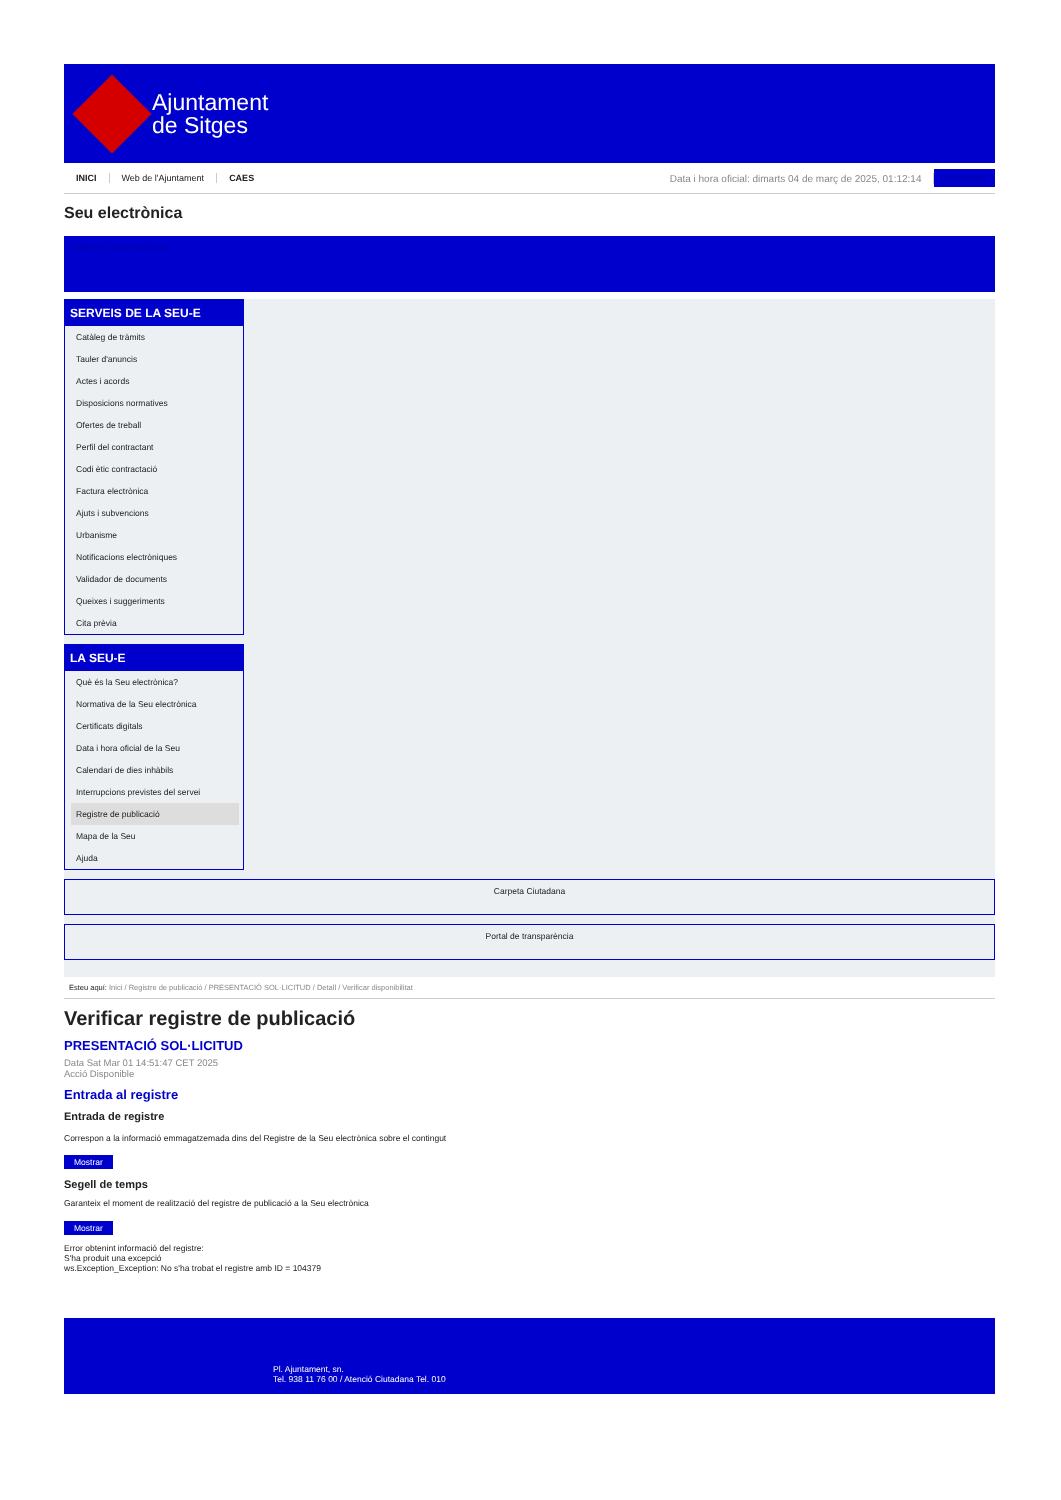Ajuntament
de Sitges
INICI Web de l'Ajuntament CAES Data i hora oficial: dimarts 04 de març de 2025, 01:12:14 Sincronitza
Seu electrònica
Obtenir còpia autèntica
SERVEIS DE LA SEU-E
Catàleg de tràmits
Tauler d'anuncis
Actes i acords
Disposicions normatives
Ofertes de treball
Perfil del contractant
Codi ètic contractació
Factura electrònica
Ajuts i subvencions
Urbanisme
Notificacions electròniques
Validador de documents
Queixes i suggeriments
Cita prèvia
LA SEU-E
Què és la Seu electrònica?
Normativa de la Seu electrònica
Certificats digitals
Data i hora oficial de la Seu
Calendari de dies inhàbils
Interrupcions previstes del servei
Registre de publicació
Mapa de la Seu
Ajuda
Carpeta Ciutadana
Portal de transparència
Esteu aquí: Inici / Registre de publicació / PRESENTACIÓ SOL·LICITUD / Detall / Verificar disponibilitat
Verificar registre de publicació
PRESENTACIÓ SOL·LICITUD
Data Sat Mar 01 14:51:47 CET 2025
Acció Disponible
Entrada al registre
Entrada de registre
Correspon a la informació emmagatzemada dins del Registre de la Seu electrònica sobre el contingut
Mostrar
Segell de temps
Garanteix el moment de realització del registre de publicació a la Seu electrònica
Mostrar
Error obtenint informació del registre:
S'ha produit una excepció
ws.Exception_Exception: No s'ha trobat el registre amb ID = 104379
Pl. Ajuntament, sn.
Tel. 938 11 76 00 / Atenció Ciutadana Tel. 010